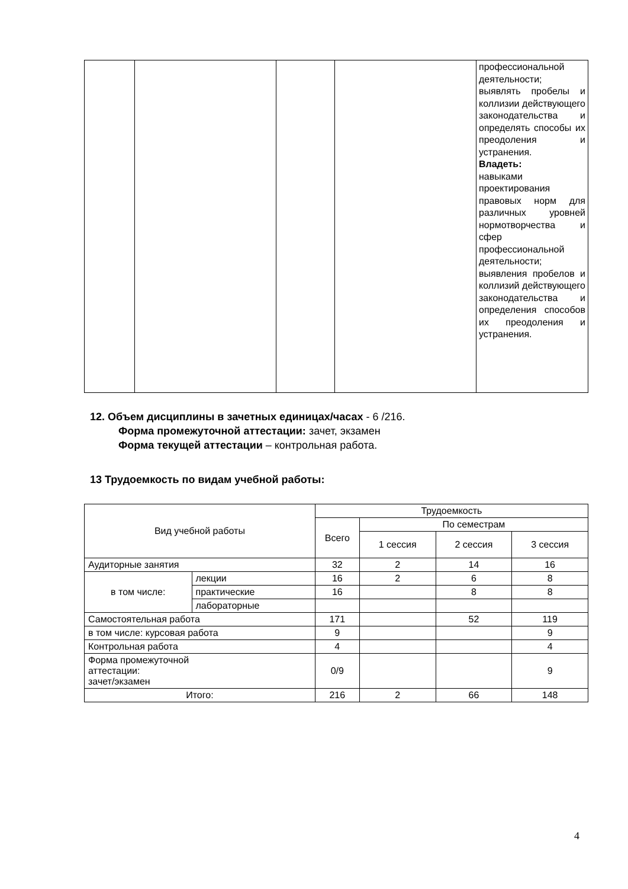| | | | | профессиональной деятельности; выявлять пробелы и коллизии действующего законодательства и определять способы их преодоления и устранения. Владеть: навыками проектирования правовых норм для различных уровней нормотворчества и сфер профессиональной деятельности; выявления пробелов и коллизий действующего законодательства и определения способов их преодоления и устранения. |
12. Объем дисциплины в зачетных единицах/часах
- 6 /216.
Форма промежуточной аттестации: зачет, экзамен
Форма текущей аттестации – контрольная работа.
13 Трудоемкость по видам учебной работы:
| Вид учебной работы | | Трудоемкость | | | |
| --- | --- | --- | --- | --- | --- |
| | | Всего | По семестрам | | |
| | | | 1 сессия | 2 сессия | 3 сессия |
| Аудиторные занятия | | 32 | 2 | 14 | 16 |
| в том числе: | лекции | 16 | 2 | 6 | 8 |
| | практические | 16 | | 8 | 8 |
| | лабораторные | | | | |
| Самостоятельная работа | | 171 | | 52 | 119 |
| в том числе: курсовая работа | | 9 | | | 9 |
| Контрольная работа | | 4 | | | 4 |
| Форма промежуточной аттестации: зачет/экзамен | | 0/9 | | | 9 |
| Итого: | | 216 | 2 | 66 | 148 |
4